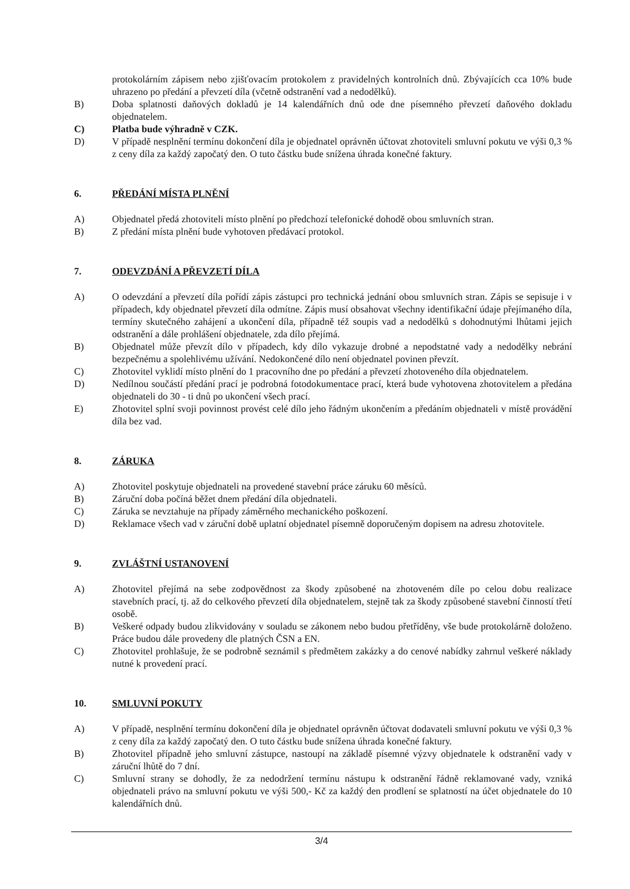protokolárním zápisem nebo zjišťovacím protokolem z pravidelných kontrolních dnů. Zbývajících cca 10% bude uhrazeno po předání a převzetí díla (včetně odstranění vad a nedodělků).
B) Doba splatnosti daňových dokladů je 14 kalendářních dnů ode dne písemného převzetí daňového dokladu objednatelem.
C) Platba bude výhradně v CZK.
D) V případě nesplnění termínu dokončení díla je objednatel oprávněn účtovat zhotoviteli smluvní pokutu ve výši 0,3 % z ceny díla za každý započatý den. O tuto částku bude snížena úhrada konečné faktury.
6. PŘEDÁNÍ MÍSTA PLNĚNÍ
A) Objednatel předá zhotoviteli místo plnění po předchozí telefonické dohodě obou smluvních stran.
B) Z předání místa plnění bude vyhotoven předávací protokol.
7. ODEVZDÁNÍ A PŘEVZETÍ DÍLA
A) O odevzdání a převzetí díla pořídí zápis zástupci pro technická jednání obou smluvních stran. Zápis se sepisuje i v případech, kdy objednatel převzetí díla odmítne. Zápis musí obsahovat všechny identifikační údaje přejímaného díla, termíny skutečného zahájení a ukončení díla, případně též soupis vad a nedodělků s dohodnutými lhůtami jejich odstranění a dále prohlášení objednatele, zda dílo přejímá.
B) Objednatel může převzít dílo v případech, kdy dílo vykazuje drobné a nepodstatné vady a nedodělky nebrání bezpečnému a spolehlivému užívání. Nedokončené dílo není objednatel povinen převzít.
C) Zhotovitel vyklidí místo plnění do 1 pracovního dne po předání a převzetí zhotoveného díla objednatelem.
D) Nedílnou součástí předání prací je podrobná fotodokumentace prací, která bude vyhotovena zhotovitelem a předána objednateli do 30 - ti dnů po ukončení všech prací.
E) Zhotovitel splní svoji povinnost provést celé dílo jeho řádným ukončením a předáním objednateli v místě provádění díla bez vad.
8. ZÁRUKA
A) Zhotovitel poskytuje objednateli na provedené stavební práce záruku 60 měsíců.
B) Záruční doba počíná běžet dnem předání díla objednateli.
C) Záruka se nevztahuje na případy záměrného mechanického poškození.
D) Reklamace všech vad v záruční době uplatní objednatel písemně doporučeným dopisem na adresu zhotovitele.
9. ZVLÁŠTNÍ USTANOVENÍ
A) Zhotovitel přejímá na sebe zodpovědnost za škody způsobené na zhotoveném díle po celou dobu realizace stavebních prací, tj. až do celkového převzetí díla objednatelem, stejně tak za škody způsobené stavební činností třetí osobě.
B) Veškeré odpady budou zlikvidovány v souladu se zákonem nebo budou přetříděny, vše bude protokolárně doloženo. Práce budou dále provedeny dle platných ČSN a EN.
C) Zhotovitel prohlašuje, že se podrobně seznámil s předmětem zakázky a do cenové nabídky zahrnul veškeré náklady nutné k provedení prací.
10. SMLUVNÍ POKUTY
A) V případě, nesplnění termínu dokončení díla je objednatel oprávněn účtovat dodavateli smluvní pokutu ve výši 0,3 % z ceny díla za každý započatý den. O tuto částku bude snížena úhrada konečné faktury.
B) Zhotovitel případně jeho smluvní zástupce, nastoupí na základě písemné výzvy objednatele k odstranění vady v záruční lhůtě do 7 dní.
C) Smluvní strany se dohodly, že za nedodržení termínu nástupu k odstranění řádně reklamované vady, vzniká objednateli právo na smluvní pokutu ve výši 500,- Kč za každý den prodlení se splatností na účet objednatele do 10 kalendářních dnů.
3/4